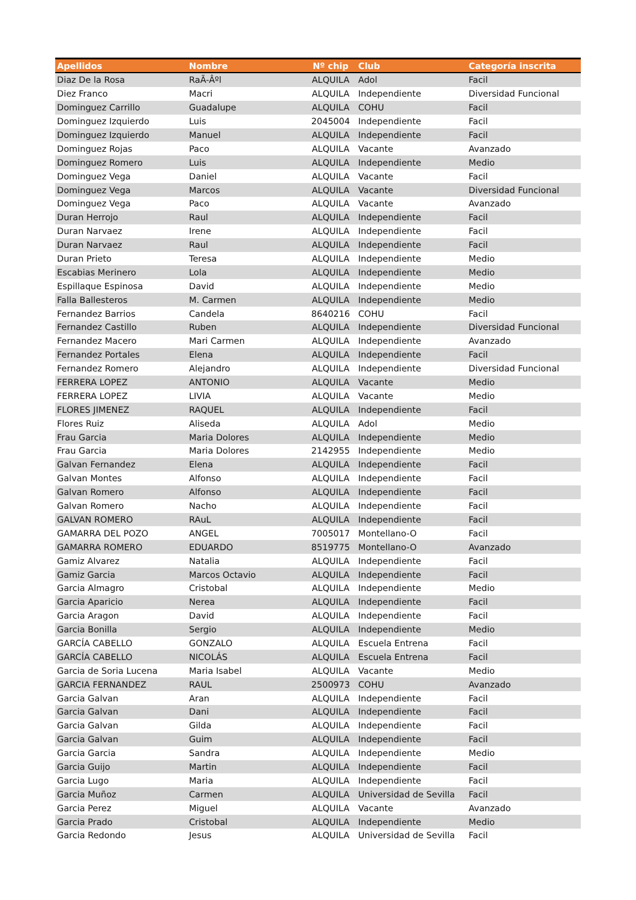| Apellidos | Nombre | Nº chip | Club | Categoría inscrita |
| --- | --- | --- | --- | --- |
| Diaz De la Rosa | RaÃ-Âºl | ALQUILA | Adol | Facil |
| Diez Franco | Macri | ALQUILA | Independiente | Diversidad Funcional |
| Dominguez Carrillo | Guadalupe | ALQUILA | COHU | Facil |
| Dominguez Izquierdo | Luis | 2045004 | Independiente | Facil |
| Dominguez Izquierdo | Manuel | ALQUILA | Independiente | Facil |
| Dominguez Rojas | Paco | ALQUILA | Vacante | Avanzado |
| Dominguez Romero | Luis | ALQUILA | Independiente | Medio |
| Dominguez Vega | Daniel | ALQUILA | Vacante | Facil |
| Dominguez Vega | Marcos | ALQUILA | Vacante | Diversidad Funcional |
| Dominguez Vega | Paco | ALQUILA | Vacante | Avanzado |
| Duran Herrojo | Raul | ALQUILA | Independiente | Facil |
| Duran Narvaez | Irene | ALQUILA | Independiente | Facil |
| Duran Narvaez | Raul | ALQUILA | Independiente | Facil |
| Duran Prieto | Teresa | ALQUILA | Independiente | Medio |
| Escabias Merinero | Lola | ALQUILA | Independiente | Medio |
| Espillaque Espinosa | David | ALQUILA | Independiente | Medio |
| Falla Ballesteros | M. Carmen | ALQUILA | Independiente | Medio |
| Fernandez Barrios | Candela | 8640216 | COHU | Facil |
| Fernandez Castillo | Ruben | ALQUILA | Independiente | Diversidad Funcional |
| Fernandez Macero | Mari Carmen | ALQUILA | Independiente | Avanzado |
| Fernandez Portales | Elena | ALQUILA | Independiente | Facil |
| Fernandez Romero | Alejandro | ALQUILA | Independiente | Diversidad Funcional |
| FERRERA LOPEZ | ANTONIO | ALQUILA | Vacante | Medio |
| FERRERA LOPEZ | LIVIA | ALQUILA | Vacante | Medio |
| FLORES JIMENEZ | RAQUEL | ALQUILA | Independiente | Facil |
| Flores Ruiz | Aliseda | ALQUILA | Adol | Medio |
| Frau Garcia | Maria Dolores | ALQUILA | Independiente | Medio |
| Frau Garcia | Maria Dolores | 2142955 | Independiente | Medio |
| Galvan Fernandez | Elena | ALQUILA | Independiente | Facil |
| Galvan Montes | Alfonso | ALQUILA | Independiente | Facil |
| Galvan Romero | Alfonso | ALQUILA | Independiente | Facil |
| Galvan Romero | Nacho | ALQUILA | Independiente | Facil |
| GALVAN ROMERO | RAuL | ALQUILA | Independiente | Facil |
| GAMARRA DEL POZO | ANGEL | 7005017 | Montellano-O | Facil |
| GAMARRA ROMERO | EDUARDO | 8519775 | Montellano-O | Avanzado |
| Gamiz Alvarez | Natalia | ALQUILA | Independiente | Facil |
| Gamiz Garcia | Marcos Octavio | ALQUILA | Independiente | Facil |
| Garcia Almagro | Cristobal | ALQUILA | Independiente | Medio |
| Garcia Aparicio | Nerea | ALQUILA | Independiente | Facil |
| Garcia Aragon | David | ALQUILA | Independiente | Facil |
| Garcia Bonilla | Sergio | ALQUILA | Independiente | Medio |
| GARCÍA CABELLO | GONZALO | ALQUILA | Escuela Entrena | Facil |
| GARCÍA CABELLO | NICOLÁS | ALQUILA | Escuela Entrena | Facil |
| Garcia de Soria Lucena | Maria Isabel | ALQUILA | Vacante | Medio |
| GARCIA FERNANDEZ | RAUL | 2500973 | COHU | Avanzado |
| Garcia Galvan | Aran | ALQUILA | Independiente | Facil |
| Garcia Galvan | Dani | ALQUILA | Independiente | Facil |
| Garcia Galvan | Gilda | ALQUILA | Independiente | Facil |
| Garcia Galvan | Guim | ALQUILA | Independiente | Facil |
| Garcia Garcia | Sandra | ALQUILA | Independiente | Medio |
| Garcia Guijo | Martin | ALQUILA | Independiente | Facil |
| Garcia Lugo | Maria | ALQUILA | Independiente | Facil |
| Garcia Muñoz | Carmen | ALQUILA | Universidad de Sevilla | Facil |
| Garcia Perez | Miguel | ALQUILA | Vacante | Avanzado |
| Garcia Prado | Cristobal | ALQUILA | Independiente | Medio |
| Garcia Redondo | Jesus | ALQUILA | Universidad de Sevilla | Facil |